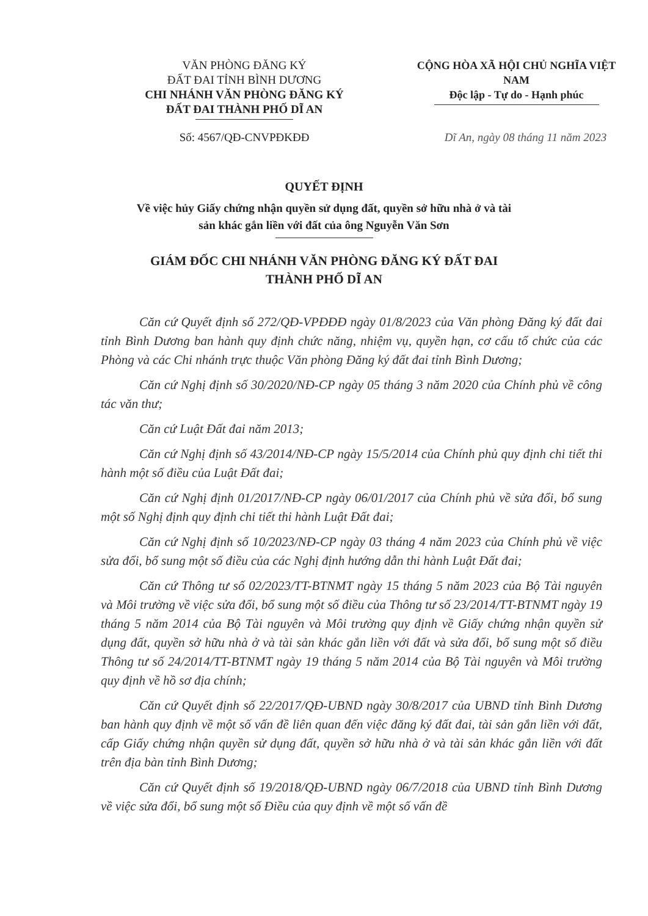VĂN PHÒNG ĐĂNG KÝ
ĐẤT ĐAI TỈNH BÌNH DƯƠNG
CHI NHÁNH VĂN PHÒNG ĐĂNG KÝ
ĐẤT ĐAI THÀNH PHỐ DĨ AN
CỘNG HÒA XÃ HỘI CHỦ NGHĨA VIỆT NAM
Độc lập - Tự do - Hạnh phúc
Số: 4567/QĐ-CNVPĐKĐĐ Dĩ An, ngày 08 tháng 11 năm 2023
QUYẾT ĐỊNH
Về việc hủy Giấy chứng nhận quyền sử dụng đất, quyền sở hữu nhà ở và tài
sản khác gắn liền với đất của ông Nguyễn Văn Sơn
GIÁM ĐỐC CHI NHÁNH VĂN PHÒNG ĐĂNG KÝ ĐẤT ĐAI
THÀNH PHỐ DĨ AN
Căn cứ Quyết định số 272/QĐ-VPĐĐĐ ngày 01/8/2023 của Văn phòng Đăng ký đất đai tỉnh Bình Dương ban hành quy định chức năng, nhiệm vụ, quyền hạn, cơ cấu tổ chức của các Phòng và các Chi nhánh trực thuộc Văn phòng Đăng ký đất đai tỉnh Bình Dương;
Căn cứ Nghị định số 30/2020/NĐ-CP ngày 05 tháng 3 năm 2020 của Chính phủ về công tác văn thư;
Căn cứ Luật Đất đai năm 2013;
Căn cứ Nghị định số 43/2014/NĐ-CP ngày 15/5/2014 của Chính phủ quy định chi tiết thi hành một số điều của Luật Đất đai;
Căn cứ Nghị định 01/2017/NĐ-CP ngày 06/01/2017 của Chính phủ về sửa đổi, bổ sung một số Nghị định quy định chi tiết thi hành Luật Đất đai;
Căn cứ Nghị định số 10/2023/NĐ-CP ngày 03 tháng 4 năm 2023 của Chính phủ về việc sửa đổi, bổ sung một số điều của các Nghị định hướng dẫn thi hành Luật Đất đai;
Căn cứ Thông tư số 02/2023/TT-BTNMT ngày 15 tháng 5 năm 2023 của Bộ Tài nguyên và Môi trường về việc sửa đổi, bổ sung một số điều của Thông tư số 23/2014/TT-BTNMT ngày 19 tháng 5 năm 2014 của Bộ Tài nguyên và Môi trường quy định về Giấy chứng nhận quyền sử dụng đất, quyền sở hữu nhà ở và tài sản khác gắn liền với đất và sửa đổi, bổ sung một số điều Thông tư số 24/2014/TT-BTNMT ngày 19 tháng 5 năm 2014 của Bộ Tài nguyên và Môi trường quy định về hồ sơ địa chính;
Căn cứ Quyết định số 22/2017/QĐ-UBND ngày 30/8/2017 của UBND tỉnh Bình Dương ban hành quy định về một số vấn đề liên quan đến việc đăng ký đất đai, tài sản gắn liền với đất, cấp Giấy chứng nhận quyền sử dụng đất, quyền sở hữu nhà ở và tài sản khác gắn liền với đất trên địa bàn tỉnh Bình Dương;
Căn cứ Quyết định số 19/2018/QĐ-UBND ngày 06/7/2018 của UBND tỉnh Bình Dương về việc sửa đổi, bổ sung một số Điều của quy định về một số vấn đề